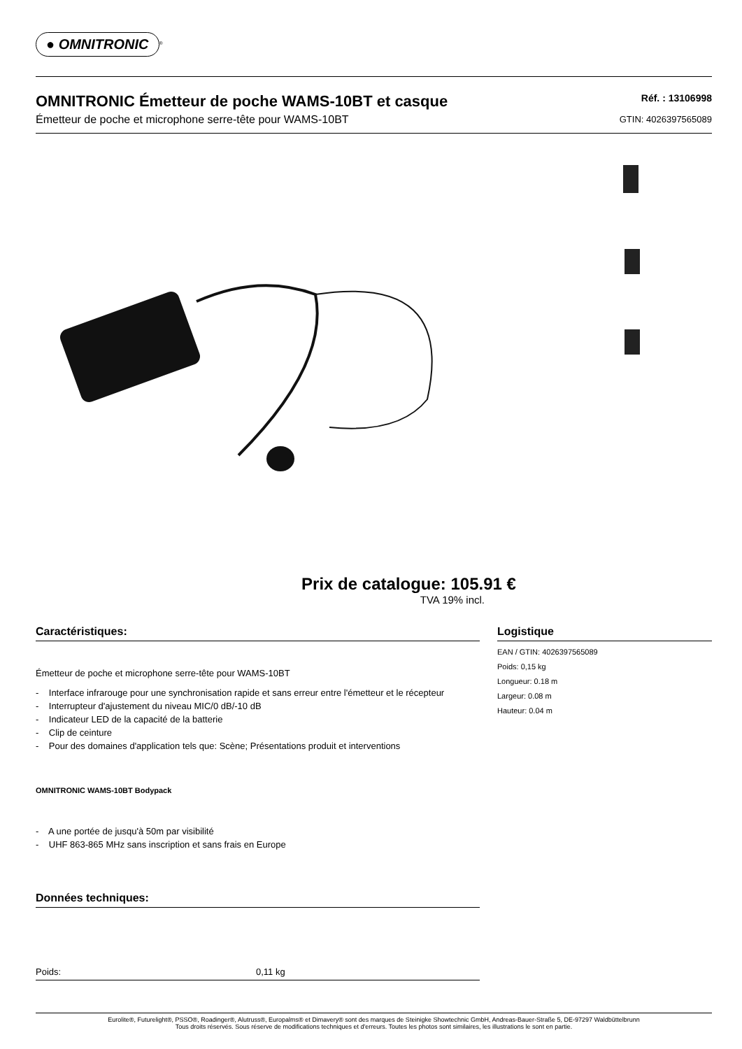● OMNITRONIC
<sup>®</sup>
OMNITRONIC Émetteur de poche WAMS-10BT et casque
Émetteur de poche et microphone serre-tête pour WAMS-10BT
Réf. : 13106998
GTIN: 4026397565089
Prix de catalogue: 105.91 €
TVA 19% incl.
Caractéristiques:
Émetteur de poche et microphone serre-tête pour WAMS-10BT
- Interface infrarouge pour une synchronisation rapide et sans erreur entre l'émetteur et le récepteur
- Interrupteur d'ajustement du niveau MIC/0 dB/-10 dB
- Indicateur LED de la capacité de la batterie
- Clip de ceinture
- Pour des domaines d'application tels que: Scène; Présentations produit et interventions
OMNITRONIC WAMS-10BT Bodypack
- A une portée de jusqu'à 50m par visibilité
- UHF 863-865 MHz sans inscription et sans frais en Europe
Données techniques:
| Poids: | 0,11 kg |
Logistique
EAN / GTIN: 4026397565089
Poids: 0,15 kg
Longueur: 0.18 m
Largeur: 0.08 m
Hauteur: 0.04 m
Eurolite®, Futurelight®, PSSO®, Roadinger®, Alutruss®, Europalms® et Dimavery® sont des marques de Steinigke Showtechnic GmbH, Andreas-Bauer-Straße 5, DE-97297 Waldbüttelbrunn
Tous droits réservés. Sous réserve de modifications techniques et d'erreurs. Toutes les photos sont similaires, les illustrations le sont en partie.